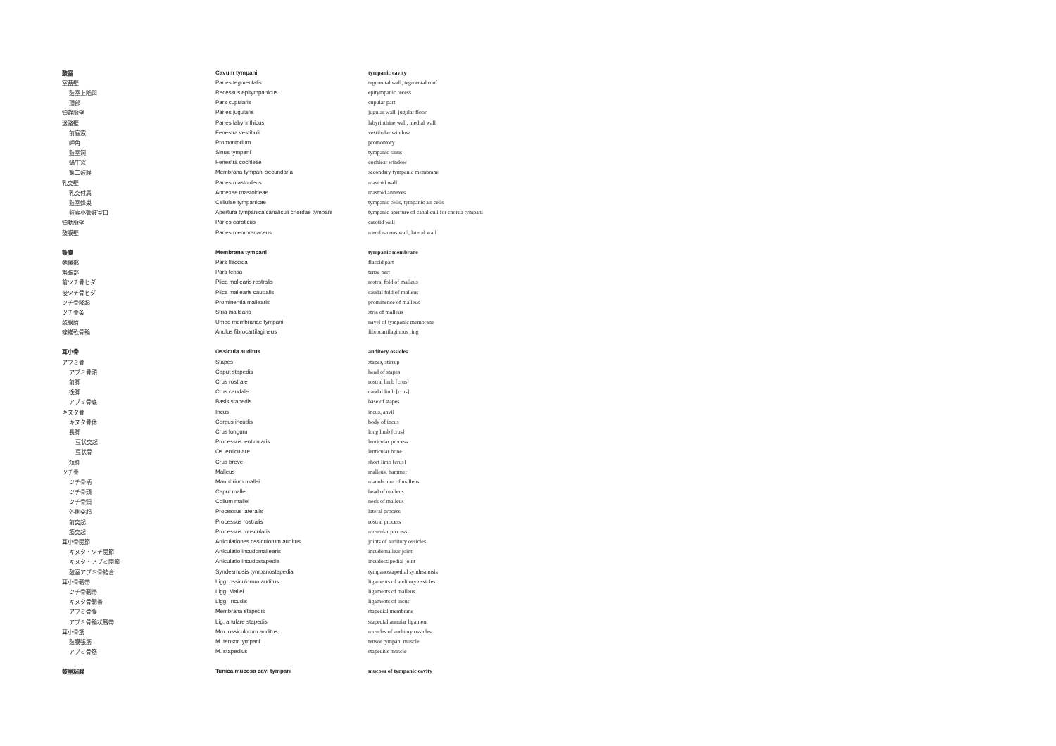| 鼓室 | Cavum tympani | tympanic cavity |
| 室蓋壁 | Paries tegmentalis | tegmental wall, tegmental roof |
| 鼓室上陥凹 | Recessus epitympanicus | epitympanic recess |
| 頂部 | Pars cupularis | cupular part |
| 頸静脈壁 | Paries jugularis | jugular wall, jugular floor |
| 迷路壁 | Paries labyrinthicus | labyrinthine wall, medial wall |
| 前庭窓 | Fenestra vestibuli | vestibular window |
| 岬角 | Promontorium | promontory |
| 鼓室洞 | Sinus tympani | tympanic sinus |
| 蝸牛窓 | Fenestra cochleae | cochlear window |
| 第二鼓膜 | Membrana tympani secundaria | secondary tympanic membrane |
| 乳突壁 | Paries mastoideus | mastoid wall |
| 乳突付属 | Annexae mastoideae | mastoid annexes |
| 鼓室蜂巣 | Cellulae tympanicae | tympanic cells, tympanic air cells |
| 鼓索小管鼓室口 | Apertura tympanica canaliculi chordae tympani | tympanic aperture of canaliculi for chorda tympani |
| 頸動脈壁 | Paries caroticus | carotid wall |
| 鼓膜壁 | Paries membranaceus | membranous wall, lateral wall |
| 鼓膜 | Membrana tympani | tympanic membrane |
| 弛緩部 | Pars flaccida | flaccid part |
| 緊張部 | Pars tensa | tense part |
| 前ツチ骨ヒダ | Plica mallearis rostralis | rostral fold of malleus |
| 後ツチ骨ヒダ | Plica mallearis caudalis | caudal fold of malleus |
| ツチ骨隆起 | Prominentia mallearis | prominence of malleus |
| ツチ骨条 | Stria mallearis | stria of malleus |
| 鼓膜臍 | Umbo membranae tympani | navel of tympanic membrane |
| 線維軟骨輪 | Anulus fibrocartilagineus | fibrocartilaginous ring |
| 耳小骨 | Ossicula auditus | auditory ossicles |
| アブミ骨 | Stapes | stapes, stirrup |
| アブミ骨頭 | Caput stapedis | head of stapes |
| 前脚 | Crus rostrale | rostral limb [crus] |
| 後脚 | Crus caudale | caudal limb [crus] |
| アブミ骨底 | Basis stapedis | base of stapes |
| キヌタ骨 | Incus | incus, anvil |
| キヌタ骨体 | Corpus incudis | body of incus |
| 長脚 | Crus longum | long limb [crus] |
| 豆状突起 | Processus lenticularis | lenticular process |
| 豆状骨 | Os lenticulare | lenticular bone |
| 短脚 | Crus breve | short limb [crus] |
| ツチ骨 | Malleus | malleus, hammer |
| ツチ骨柄 | Manubrium mallei | manubrium of malleus |
| ツチ骨頭 | Caput mallei | head of malleus |
| ツチ骨頸 | Collum mallei | neck of malleus |
| 外側突起 | Processus lateralis | lateral process |
| 前突起 | Processus rostralis | rostral process |
| 筋突起 | Processus muscularis | muscular process |
| 耳小骨関節 | Articulationes ossiculorum auditus | joints of auditory ossicles |
| キヌタ・ツチ関節 | Articulatio incudomallearis | incudomallear joint |
| キヌタ・アブミ関節 | Articulatio incudostapedia | incudostapedial joint |
| 鼓室アブミ骨結合 | Syndesmosis tympanostapedia | tympanostapedial syndesmosis |
| 耳小骨靱帯 | Ligg. ossiculorum auditus | ligaments of auditory ossicles |
| ツチ骨靱帯 | Ligg. Mallei | ligaments of malleus |
| キヌタ骨靱帯 | Ligg. Incudis | ligaments of incus |
| アブミ骨膜 | Membrana stapedis | stapedial membrane |
| アブミ骨輪状靱帯 | Lig. anulare stapedis | stapedial annular ligament |
| 耳小骨筋 | Mm. ossiculorum auditus | muscles of auditory ossicles |
| 鼓膜張筋 | M. tensor tympani | tensor tympani muscle |
| アブミ骨筋 | M. stapedius | stapedius muscle |
| 鼓室粘膜 | Tunica mucosa cavi tympani | mucosa of tympanic cavity |